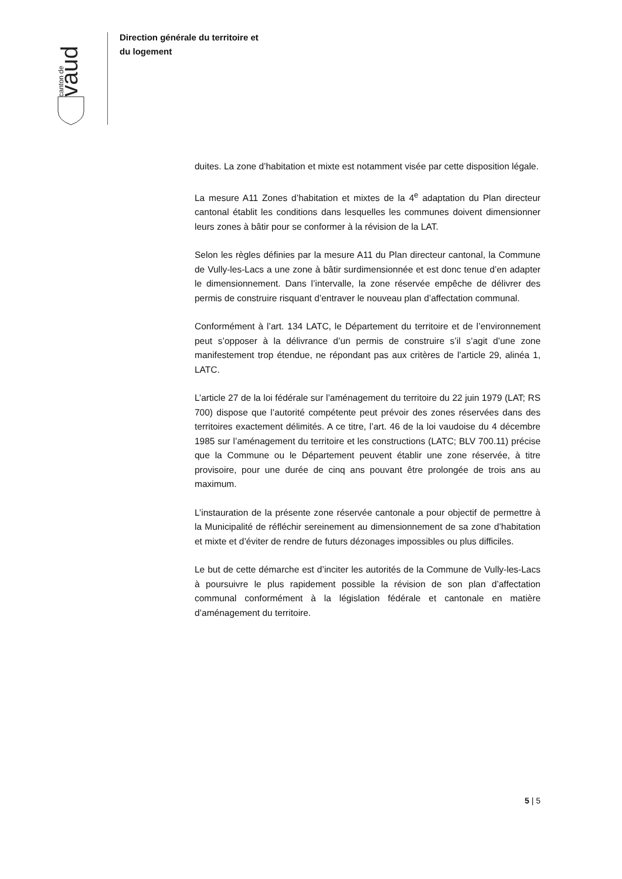vaud
canton de
Direction générale du territoire et
du logement
duites. La zone d’habitation et mixte est notamment visée par cette disposition légale.
La mesure A11 Zones d’habitation et mixtes de la 4<sup>e</sup> adaptation du Plan directeur cantonal établit les conditions dans lesquelles les communes doivent dimensionner leurs zones à bâtir pour se conformer à la révision de la LAT.
Selon les règles définies par la mesure A11 du Plan directeur cantonal, la Commune de Vully-les-Lacs a une zone à bâtir surdimensionnée et est donc tenue d’en adapter le dimensionnement. Dans l’intervalle, la zone réservée empêche de délivrer des permis de construire risquant d’entraver le nouveau plan d’affectation communal.
Conformément à l’art. 134 LATC, le Département du territoire et de l’environnement peut s’opposer à la délivrance d’un permis de construire s’il s’agit d’une zone manifestement trop étendue, ne répondant pas aux critères de l’article 29, alinéa 1, LATC.
L’article 27 de la loi fédérale sur l’aménagement du territoire du 22 juin 1979 (LAT; RS 700) dispose que l’autorité compétente peut prévoir des zones réservées dans des territoires exactement délimités. A ce titre, l’art. 46 de la loi vaudoise du 4 décembre 1985 sur l’aménagement du territoire et les constructions (LATC; BLV 700.11) précise que la Commune ou le Département peuvent établir une zone réservée, à titre provisoire, pour une durée de cinq ans pouvant être prolongée de trois ans au maximum.
L’instauration de la présente zone réservée cantonale a pour objectif de permettre à la Municipalité de réfléchir sereinement au dimensionnement de sa zone d’habitation et mixte et d’éviter de rendre de futurs dézonages impossibles ou plus difficiles.
Le but de cette démarche est d’inciter les autorités de la Commune de Vully-les-Lacs à poursuivre le plus rapidement possible la révision de son plan d’affectation communal conformément à la législation fédérale et cantonale en matière d’aménagement du territoire.
5 | 5